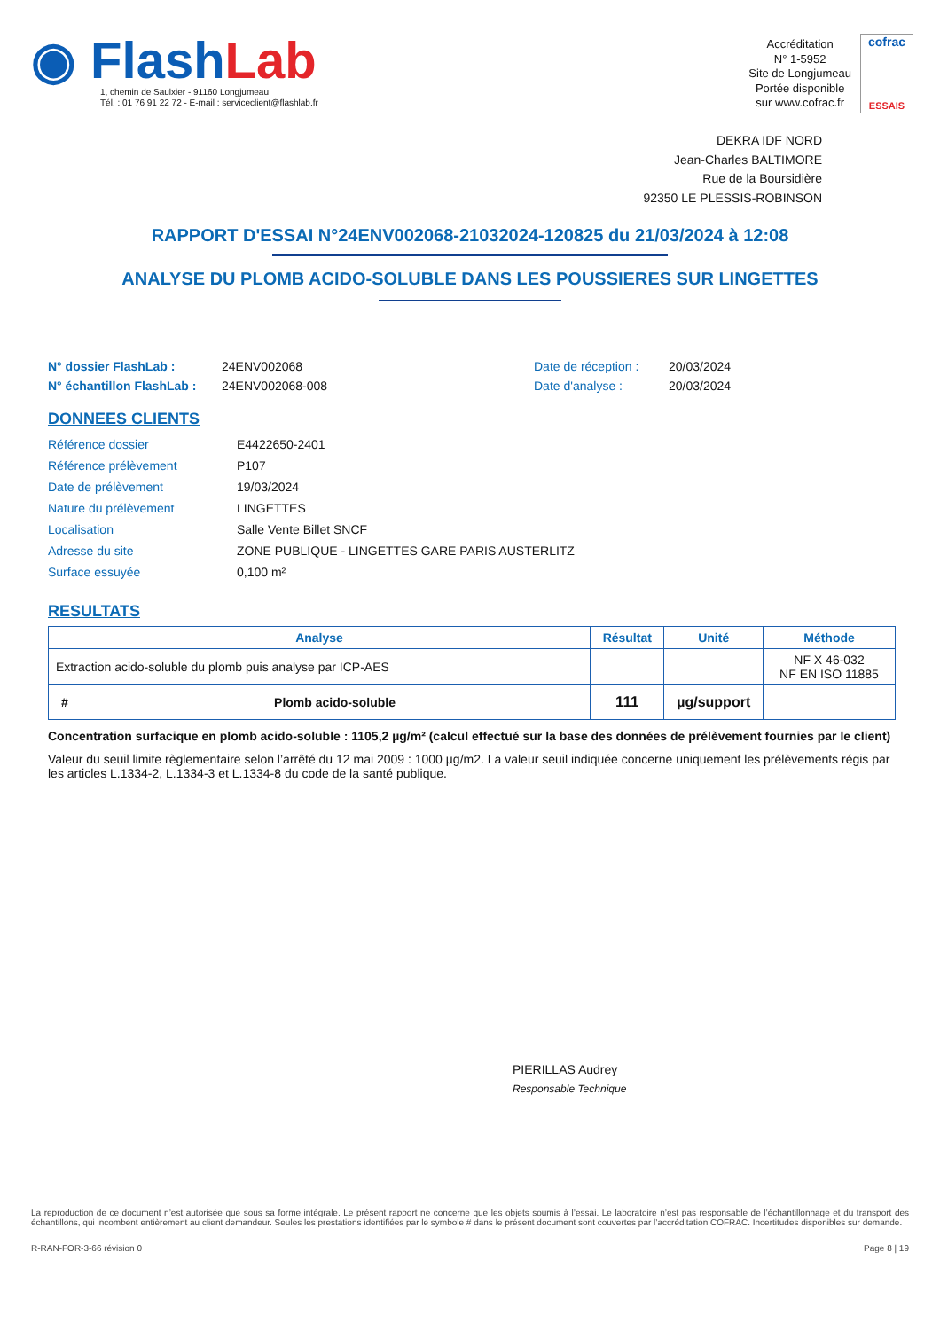◉ Flash Lab
1, chemin de Saulxier - 91160 Longjumeau
Tél. : 01 76 91 22 72 - E-mail : serviceclient@flashlab.fr
Accréditation
N° 1-5952
Site de Longjumeau
Portée disponible
sur www.cofrac.fr
cofrac
ESSAIS
DEKRA IDF NORD
Jean-Charles BALTIMORE
Rue de la Boursidière
92350 LE PLESSIS-ROBINSON
RAPPORT D'ESSAI N°24ENV002068-21032024-120825 du 21/03/2024 à 12:08
ANALYSE DU PLOMB ACIDO-SOLUBLE DANS LES POUSSIERES SUR LINGETTES
N° dossier FlashLab :
N° échantillon FlashLab :
24ENV002068
24ENV002068-008
Date de réception :
Date d'analyse :
20/03/2024
20/03/2024
DONNEES CLIENTS
| Référence dossier | E4422650-2401 |
| Référence prélèvement | P107 |
| Date de prélèvement | 19/03/2024 |
| Nature du prélèvement | LINGETTES |
| Localisation | Salle Vente Billet SNCF |
| Adresse du site | ZONE PUBLIQUE - LINGETTES GARE PARIS AUSTERLITZ |
| Surface essuyée | 0,100 m² |
RESULTATS
| Analyse | | Résultat | Unité | Méthode |
| --- | --- | --- | --- | --- |
| Extraction acido-soluble du plomb puis analyse par ICP-AES | | | | NF X 46-032 NF EN ISO 11885 |
| # | Plomb acido-soluble | 111 | µg/support | |
Concentration surfacique en plomb acido-soluble : 1105,2 µg/m² (calcul effectué sur la base des données de prélèvement fournies par le client)
Valeur du seuil limite règlementaire selon l’arrêté du 12 mai 2009 : 1000 µg/m2. La valeur seuil indiquée concerne uniquement les prélèvements régis par les articles L.1334-2, L.1334-3 et L.1334-8 du code de la santé publique.
PIERILLAS Audrey
Responsable Technique
La reproduction de ce document n’est autorisée que sous sa forme intégrale. Le présent rapport ne concerne que les objets soumis à l’essai. Le laboratoire n’est pas responsable de l’échantillonnage et du transport des échantillons, qui incombent entièrement au client demandeur. Seules les prestations identifiées par le symbole # dans le présent document sont couvertes par l’accréditation COFRAC. Incertitudes disponibles sur demande.
R-RAN-FOR-3-66 révision 0 Page 8 | 19